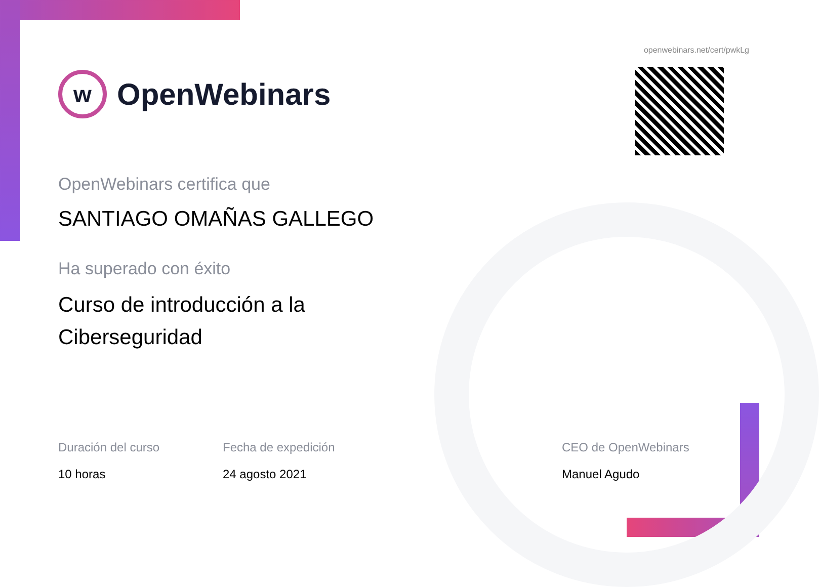openwebinars.net/cert/pwkLg
w
OpenWebinars
OpenWebinars certifica que
SANTIAGO OMAÑAS GALLEGO
Ha superado con éxito
Curso de introducción a la
Ciberseguridad
Duración del curso
10 horas
Fecha de expedición
24 agosto 2021
CEO de OpenWebinars
Manuel Agudo